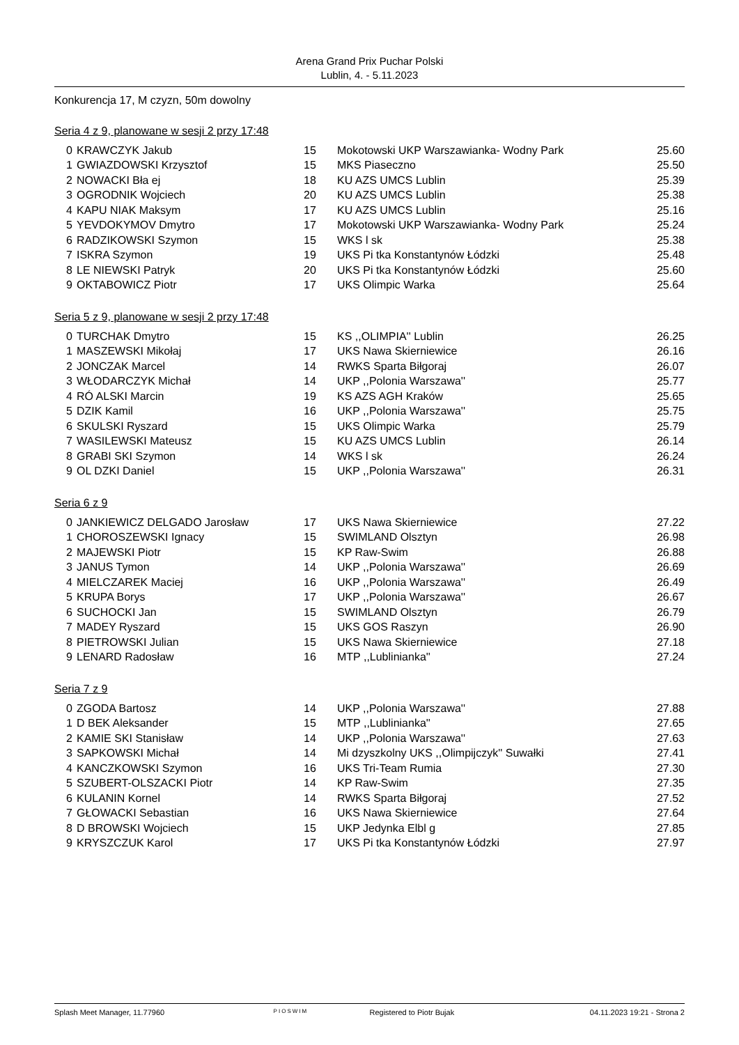Arena Grand Prix Puchar Polski
Lublin, 4. - 5.11.2023
Konkurencja 17, M czyzn, 50m dowolny
Seria 4 z 9, planowane w sesji 2 przy 17:48
| 0 | KRAWCZYK Jakub | 15 | Mokotowski UKP Warszawianka- Wodny Park | 25.60 |
| 1 | GWIAZDOWSKI Krzysztof | 15 | MKS Piaseczno | 25.50 |
| 2 | NOWACKI Bła ej | 18 | KU AZS UMCS Lublin | 25.39 |
| 3 | OGRODNIK Wojciech | 20 | KU AZS UMCS Lublin | 25.38 |
| 4 | KAPU NIAK Maksym | 17 | KU AZS UMCS Lublin | 25.16 |
| 5 | YEVDOKYMOV Dmytro | 17 | Mokotowski UKP Warszawianka- Wodny Park | 25.24 |
| 6 | RADZIKOWSKI Szymon | 15 | WKS l sk | 25.38 |
| 7 | ISKRA Szymon | 19 | UKS Pi tka Konstantynów Łódzki | 25.48 |
| 8 | LE NIEWSKI Patryk | 20 | UKS Pi tka Konstantynów Łódzki | 25.60 |
| 9 | OKTABOWICZ Piotr | 17 | UKS Olimpic Warka | 25.64 |
Seria 5 z 9, planowane w sesji 2 przy 17:48
| 0 | TURCHAK Dmytro | 15 | KS ,,OLIMPIA'' Lublin | 26.25 |
| 1 | MASZEWSKI Mikołaj | 17 | UKS Nawa Skierniewice | 26.16 |
| 2 | JONCZAK Marcel | 14 | RWKS Sparta Biłgoraj | 26.07 |
| 3 | WŁODARCZYK Michał | 14 | UKP ,,Polonia Warszawa'' | 25.77 |
| 4 | RÓ ALSKI Marcin | 19 | KS AZS AGH Kraków | 25.65 |
| 5 | DZIK Kamil | 16 | UKP ,,Polonia Warszawa'' | 25.75 |
| 6 | SKULSKI Ryszard | 15 | UKS Olimpic Warka | 25.79 |
| 7 | WASILEWSKI Mateusz | 15 | KU AZS UMCS Lublin | 26.14 |
| 8 | GRABI SKI Szymon | 14 | WKS l sk | 26.24 |
| 9 | OL DZKI Daniel | 15 | UKP ,,Polonia Warszawa'' | 26.31 |
Seria 6 z 9
| 0 | JANKIEWICZ DELGADO Jarosław | 17 | UKS Nawa Skierniewice | 27.22 |
| 1 | CHOROSZEWSKI Ignacy | 15 | SWIMLAND Olsztyn | 26.98 |
| 2 | MAJEWSKI Piotr | 15 | KP Raw-Swim | 26.88 |
| 3 | JANUS Tymon | 14 | UKP ,,Polonia Warszawa'' | 26.69 |
| 4 | MIELCZAREK Maciej | 16 | UKP ,,Polonia Warszawa'' | 26.49 |
| 5 | KRUPA Borys | 17 | UKP ,,Polonia Warszawa'' | 26.67 |
| 6 | SUCHOCKI Jan | 15 | SWIMLAND Olsztyn | 26.79 |
| 7 | MADEY Ryszard | 15 | UKS GOS Raszyn | 26.90 |
| 8 | PIETROWSKI Julian | 15 | UKS Nawa Skierniewice | 27.18 |
| 9 | LENARD Radosław | 16 | MTP ,,Lublinianka'' | 27.24 |
Seria 7 z 9
| 0 | ZGODA Bartosz | 14 | UKP ,,Polonia Warszawa'' | 27.88 |
| 1 | D BEK Aleksander | 15 | MTP ,,Lublinianka'' | 27.65 |
| 2 | KAMIE SKI Stanisław | 14 | UKP ,,Polonia Warszawa'' | 27.63 |
| 3 | SAPKOWSKI Michał | 14 | Mi dzyszkolny UKS ,,Olimpijczyk'' Suwałki | 27.41 |
| 4 | KANCZKOWSKI Szymon | 16 | UKS Tri-Team Rumia | 27.30 |
| 5 | SZUBERT-OLSZACKI Piotr | 14 | KP Raw-Swim | 27.35 |
| 6 | KULANIN Kornel | 14 | RWKS Sparta Biłgoraj | 27.52 |
| 7 | GŁOWACKI Sebastian | 16 | UKS Nawa Skierniewice | 27.64 |
| 8 | D BROWSKI Wojciech | 15 | UKP Jedynka Elbl g | 27.85 |
| 9 | KRYSZCZUK Karol | 17 | UKS Pi tka Konstantynów Łódzki | 27.97 |
Splash Meet Manager, 11.77960 PIOSWIM Registered to Piotr Bujak 04.11.2023 19:21 - Strona 2